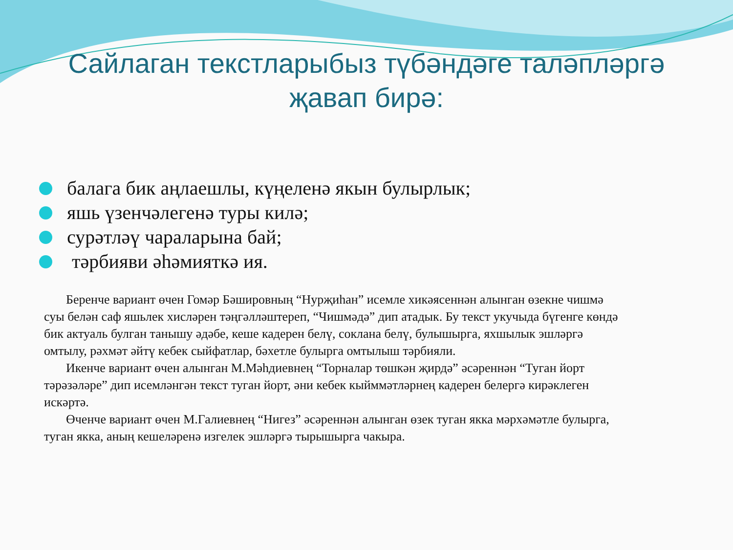Сайлаган текстларыбыз түбәндәге таләпләргә
җавап бирә:
балага бик аңлаешлы, күңеленә якын булырлык;
яшь үзенчәлегенә туры килә;
сурәтләү чараларына бай;
тәрбияви әһәмияткә ия.
Беренче вариант өчен Гомәр Бәшировның “Нурҗиһан” исемле хикәясеннән алынган өзекне чишмә суы белән саф яшьлек хисләрен тәңгәлләштереп, “Чишмәдә” дип атадык. Бу текст укучыда бүгенге көндә бик актуаль булган танышу әдәбе, кеше кадерен белү, соклана белү, булышырга, яхшылык эшләргә омтылу, рәхмәт әйтү кебек сыйфатлар, бәхетле булырга омтылыш тәрбияли.
Икенче вариант өчен алынган М.Мәһдиевнең “Торналар төшкән җирдә” әсәреннән “Туган йорт тәрәзәләре” дип исемләнгән текст туган йорт, әни кебек кыйммәтләрнең кадерен белергә кирәклеген искәртә.
Өченче вариант өчен М.Галиевнең “Нигез” әсәреннән алынган өзек туган якка мәрхәмәтле булырга, туган якка, аның кешеләренә изгелек эшләргә тырышырга чакыра.